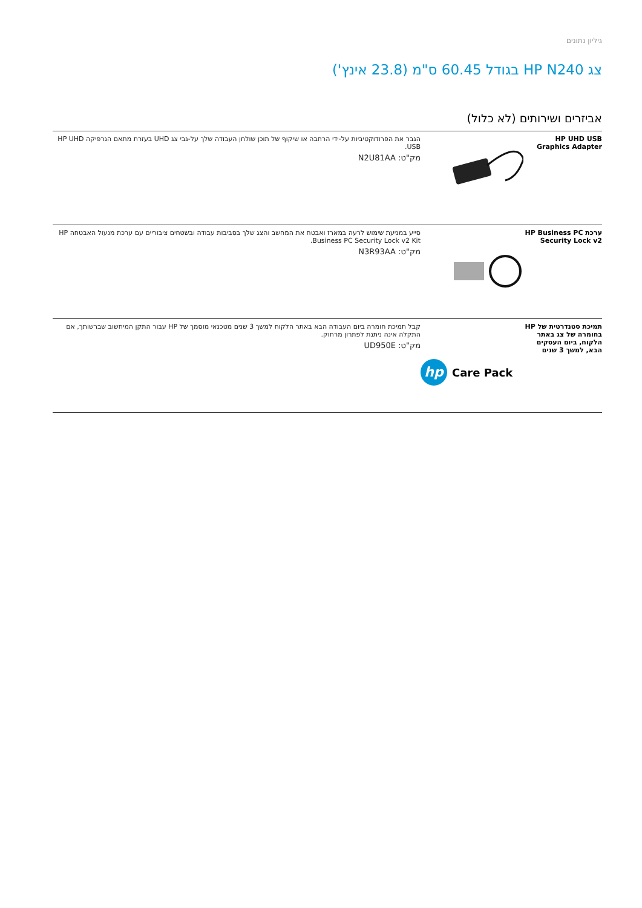גיליון נתונים
צג HP N240 בגודל 60.45 ס"מ (23.8 אינץ')
אביזרים ושירותים (לא כלול)
| HP UHD USB Graphics Adapter | | הגבר את הפרודוקטיביות על-ידי הרחבה או שיקוף של תוכן שולחן העבודה שלך על-גבי צג UHD בעזרת מתאם הגרפיקה HP UHD USB. מק"ט: N2U81AA |
| ערכת HP Business PC Security Lock v2 | | סייע במניעת שימוש לרעה במארז ואבטח את המחשב והצג שלך בסביבות עבודה ובשטחים ציבוריים עם ערכת מנעול האבטחה HP Business PC Security Lock v2 Kit. מק"ט: N3R93AA |
| תמיכת סטנדרטית של HP בחומרה של צג באתר הלקוח, ביום העסקים הבא, למשך 3 שנים | hp Care Pack | קבל תמיכת חומרה ביום העבודה הבא באתר הלקוח למשך 3 שנים מטכנאי מוסמך של HP עבור התקן המיחשוב שברשותך, אם התקלה אינה ניתנת לפתרון מרחוק. מק"ט: UD950E |